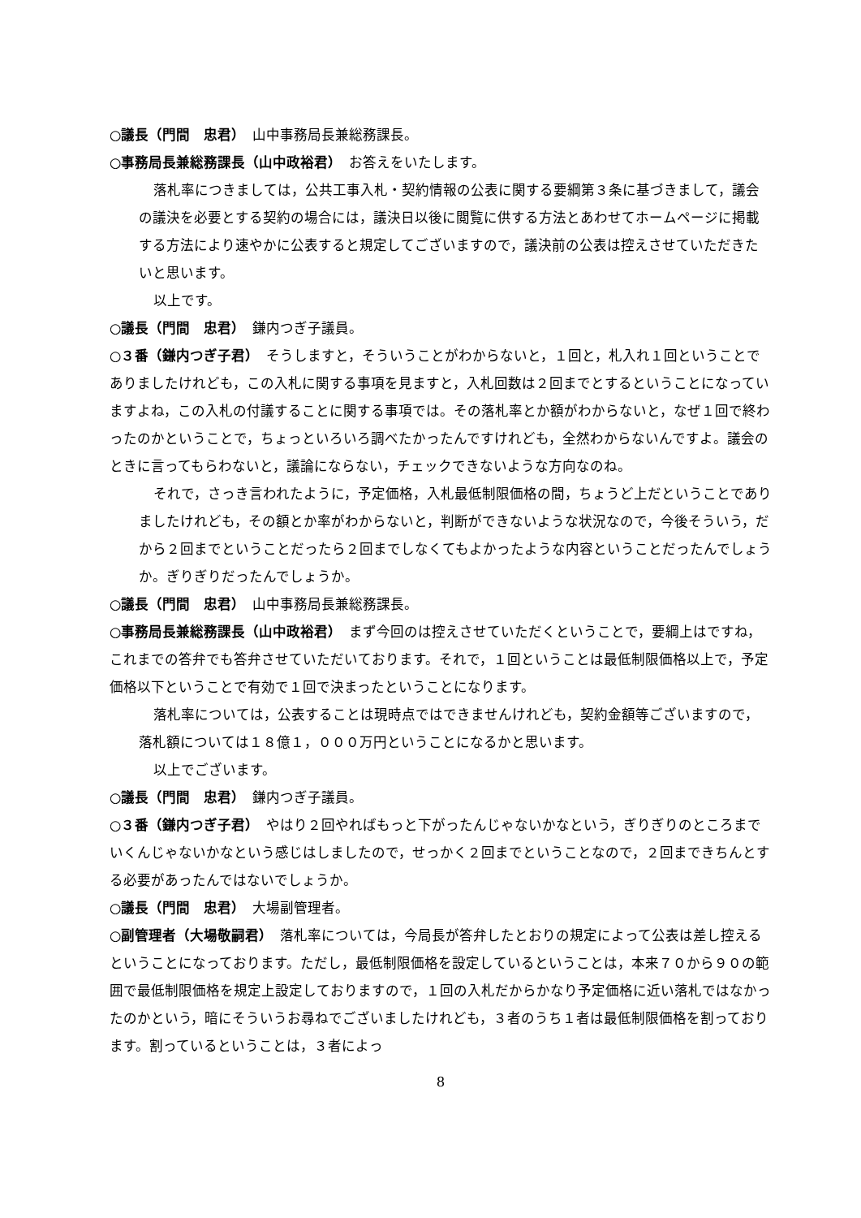○議長（門間　忠君）　山中事務局長兼総務課長。
○事務局長兼総務課長（山中政裕君）　お答えをいたします。
落札率につきましては，公共工事入札・契約情報の公表に関する要綱第３条に基づきまして，議会の議決を必要とする契約の場合には，議決日以後に閲覧に供する方法とあわせてホームページに掲載する方法により速やかに公表すると規定してございますので，議決前の公表は控えさせていただきたいと思います。
以上です。
○議長（門間　忠君）　鎌内つぎ子議員。
○３番（鎌内つぎ子君）　そうしますと，そういうことがわからないと，１回と，札入れ１回ということでありましたけれども，この入札に関する事項を見ますと，入札回数は２回までとするということになっていますよね，この入札の付議することに関する事項では。その落札率とか額がわからないと，なぜ１回で終わったのかということで，ちょっといろいろ調べたかったんですけれども，全然わからないんですよ。議会のときに言ってもらわないと，議論にならない，チェックできないような方向なのね。
それで，さっき言われたように，予定価格，入札最低制限価格の間，ちょうど上だということでありましたけれども，その額とか率がわからないと，判断ができないような状況なので，今後そういう，だから２回までということだったら２回までしなくてもよかったような内容ということだったんでしょうか。ぎりぎりだったんでしょうか。
○議長（門間　忠君）　山中事務局長兼総務課長。
○事務局長兼総務課長（山中政裕君）　まず今回のは控えさせていただくということで，要綱上はですね，これまでの答弁でも答弁させていただいております。それで，１回ということは最低制限価格以上で，予定価格以下ということで有効で１回で決まったということになります。
落札率については，公表することは現時点ではできませんけれども，契約金額等ございますので，落札額については１８億１，０００万円ということになるかと思います。
以上でございます。
○議長（門間　忠君）　鎌内つぎ子議員。
○３番（鎌内つぎ子君）　やはり２回やればもっと下がったんじゃないかなという，ぎりぎりのところまでいくんじゃないかなという感じはしましたので，せっかく２回までということなので，２回まできちんとする必要があったんではないでしょうか。
○議長（門間　忠君）　大場副管理者。
○副管理者（大場敬嗣君）　落札率については，今局長が答弁したとおりの規定によって公表は差し控えるということになっております。ただし，最低制限価格を設定しているということは，本来７０から９０の範囲で最低制限価格を規定上設定しておりますので，１回の入札だからかなり予定価格に近い落札ではなかったのかという，暗にそういうお尋ねでございましたけれども，３者のうち１者は最低制限価格を割っております。割っているということは，３者によっ
8